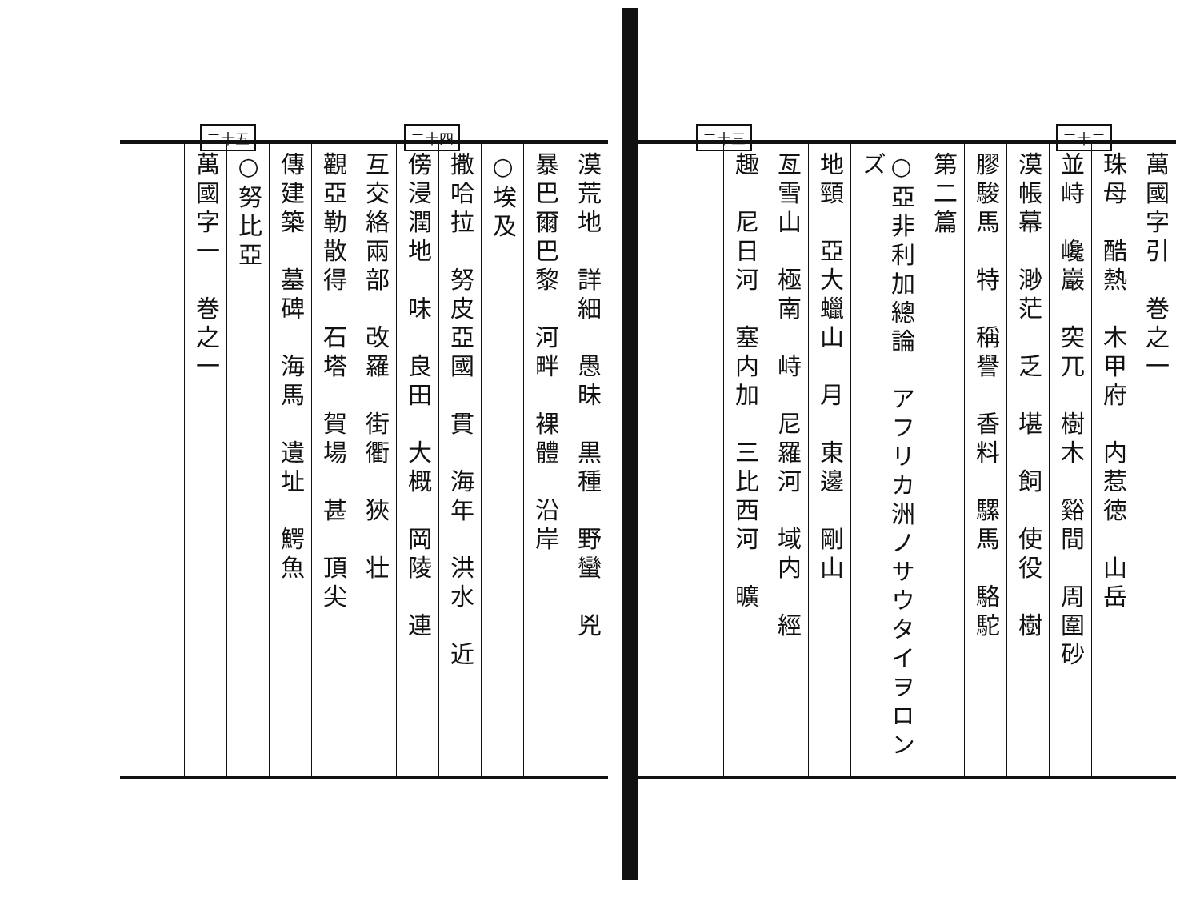二十五 二十四 二十三 二十二
漠荒地　詳細　愚昧　黒種　野蠻　兇
暴巴爾巴黎　河畔　裸體　沿岸
○埃及
撒哈拉　努皮亞國　貫　海年　洪水　近
傍浸潤地　味　良田　大概　岡陵　連
互交絡兩部　改羅　街衢　狹　壮
觀亞勒散得　石塔　賀場　甚　頂尖
傳建築　墓碑　海馬　遺址　鰐魚
○努比亞
萬國字一　巻之一
萬國字引　巻之一
珠母　酷熱　木甲府　内惹徳　山岳
並峙　巉巖　突兀　樹木　谿間　周圍砂
漠帳幕　渺茫　乏　堪　飼　使役　樹
膠駿馬　特　稱譽　香料　騾馬　駱駝
第二篇
○亞非利加總論　アフリカ洲ノサウタイヲロンズ
地頸　亞大蠟山　月　東邊　剛山
亙雪山　極南　峙　尼羅河　域内　經
趣　尼日河　塞内加　三比西河　曠